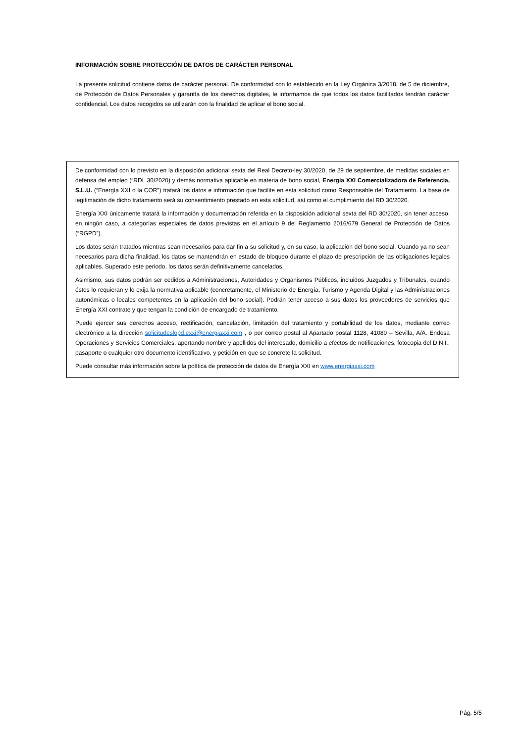INFORMACIÓN SOBRE PROTECCIÓN DE DATOS DE CARÁCTER PERSONAL
La presente solicitud contiene datos de carácter personal. De conformidad con lo establecido en la Ley Orgánica 3/2018, de 5 de diciembre, de Protección de Datos Personales y garantía de los derechos digitales, le informamos de que todos los datos facilitados tendrán carácter confidencial. Los datos recogidos se utilizarán con la finalidad de aplicar el bono social.
De conformidad con lo previsto en la disposición adicional sexta del Real Decreto-ley 30/2020, de 29 de septiembre, de medidas sociales en defensa del empleo (“RDL 30/2020) y demás normativa aplicable en materia de bono social, Energía XXI Comercializadora de Referencia, S.L.U. (“Energía XXI o la COR”) tratará los datos e información que facilite en esta solicitud como Responsable del Tratamiento. La base de legitimación de dicho tratamiento será su consentimiento prestado en esta solicitud, así como el cumplimiento del RD 30/2020.
Energía XXI únicamente tratará la información y documentación referida en la disposición adicional sexta del RD 30/2020, sin tener acceso, en ningún caso, a categorías especiales de datos previstas en el artículo 9 del Reglamento 2016/679 General de Protección de Datos (“RGPD”).
Los datos serán tratados mientras sean necesarios para dar fin a su solicitud y, en su caso, la aplicación del bono social. Cuando ya no sean necesarios para dicha finalidad, los datos se mantendrán en estado de bloqueo durante el plazo de prescripción de las obligaciones legales aplicables. Superado este periodo, los datos serán definitivamente cancelados.
Asimismo, sus datos podrán ser cedidos a Administraciones, Autoridades y Organismos Públicos, incluidos Juzgados y Tribunales, cuando éstos lo requieran y lo exija la normativa aplicable (concretamente, el Ministerio de Energía, Turismo y Agenda Digital y las Administraciones autonómicas o locales competentes en la aplicación del bono social). Podrán tener acceso a sus datos los proveedores de servicios que Energía XXI contrate y que tengan la condición de encargado de tratamiento.
Puede ejercer sus derechos acceso, rectificación, cancelación, limitación del tratamiento y portabilidad de los datos, mediante correo electrónico a la dirección solicitudeslopd.exxi@energiaxxi.com , o por correo postal al Apartado postal 1128, 41080 – Sevilla, A/A. Endesa Operaciones y Servicios Comerciales, aportando nombre y apellidos del interesado, domicilio a efectos de notificaciones, fotocopia del D.N.I., pasaporte o cualquier otro documento identificativo, y petición en que se concrete la solicitud.
Puede consultar más información sobre la política de protección de datos de Energía XXI en www.energiaxxi.com
Pág. 5/5